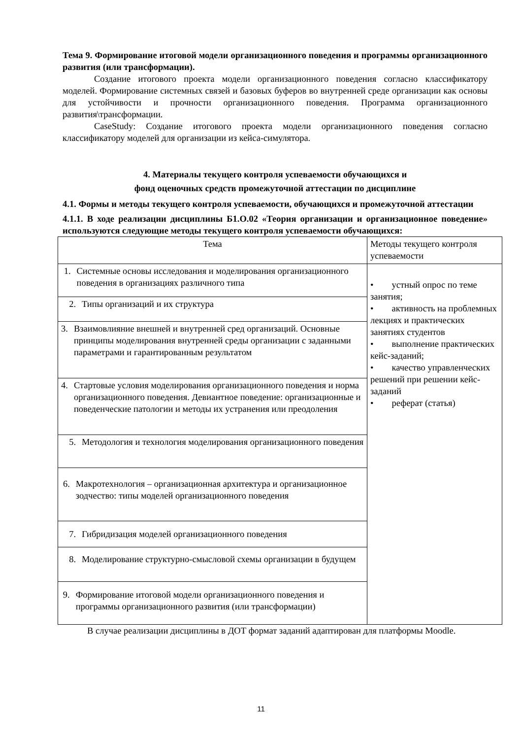Тема 9. Формирование итоговой модели организационного поведения и программы организационного развития (или трансформации).
Создание итогового проекта модели организационного поведения согласно классификатору моделей. Формирование системных связей и базовых буферов во внутренней среде организации как основы для устойчивости и прочности организационного поведения. Программа организационного развития\трансформации.
CaseStudy: Создание итогового проекта модели организационного поведения согласно классификатору моделей для организации из кейса-симулятора.
4. Материалы текущего контроля успеваемости обучающихся и
фонд оценочных средств промежуточной аттестации по дисциплине
4.1. Формы и методы текущего контроля успеваемости, обучающихся и промежуточной аттестации
4.1.1. В ходе реализации дисциплины Б1.О.02 «Теория организации и организационное поведение» используются следующие методы текущего контроля успеваемости обучающихся:
| Тема | Методы текущего контроля успеваемости |
| 1. Системные основы исследования и моделирования организационного поведения в организациях различного типа | • устный опрос по теме занятия; • активность на проблемных лекциях и практических занятиях студентов • выполнение практических кейс-заданий; • качество управленческих решений при решении кейс-заданий • реферат (статья) |
| 2. Типы организаций и их структура | |
| 3. Взаимовлияние внешней и внутренней сред организаций. Основные принципы моделирования внутренней среды организации с заданными параметрами и гарантированным результатом | |
| 4. Стартовые условия моделирования организационного поведения и норма организационного поведения. Девиантное поведение: организационные и поведенческие патологии и методы их устранения или преодоления | |
| 5. Методология и технология моделирования организационного поведения | |
| 6. Макротехнология – организационная архитектура и организационное зодчество: типы моделей организационного поведения | |
| 7. Гибридизация моделей организационного поведения | |
| 8. Моделирование структурно-смысловой схемы организации в будущем | |
| 9. Формирование итоговой модели организационного поведения и программы организационного развития (или трансформации) | |
В случае реализации дисциплины в ДОТ формат заданий адаптирован для платформы Moodle.
11